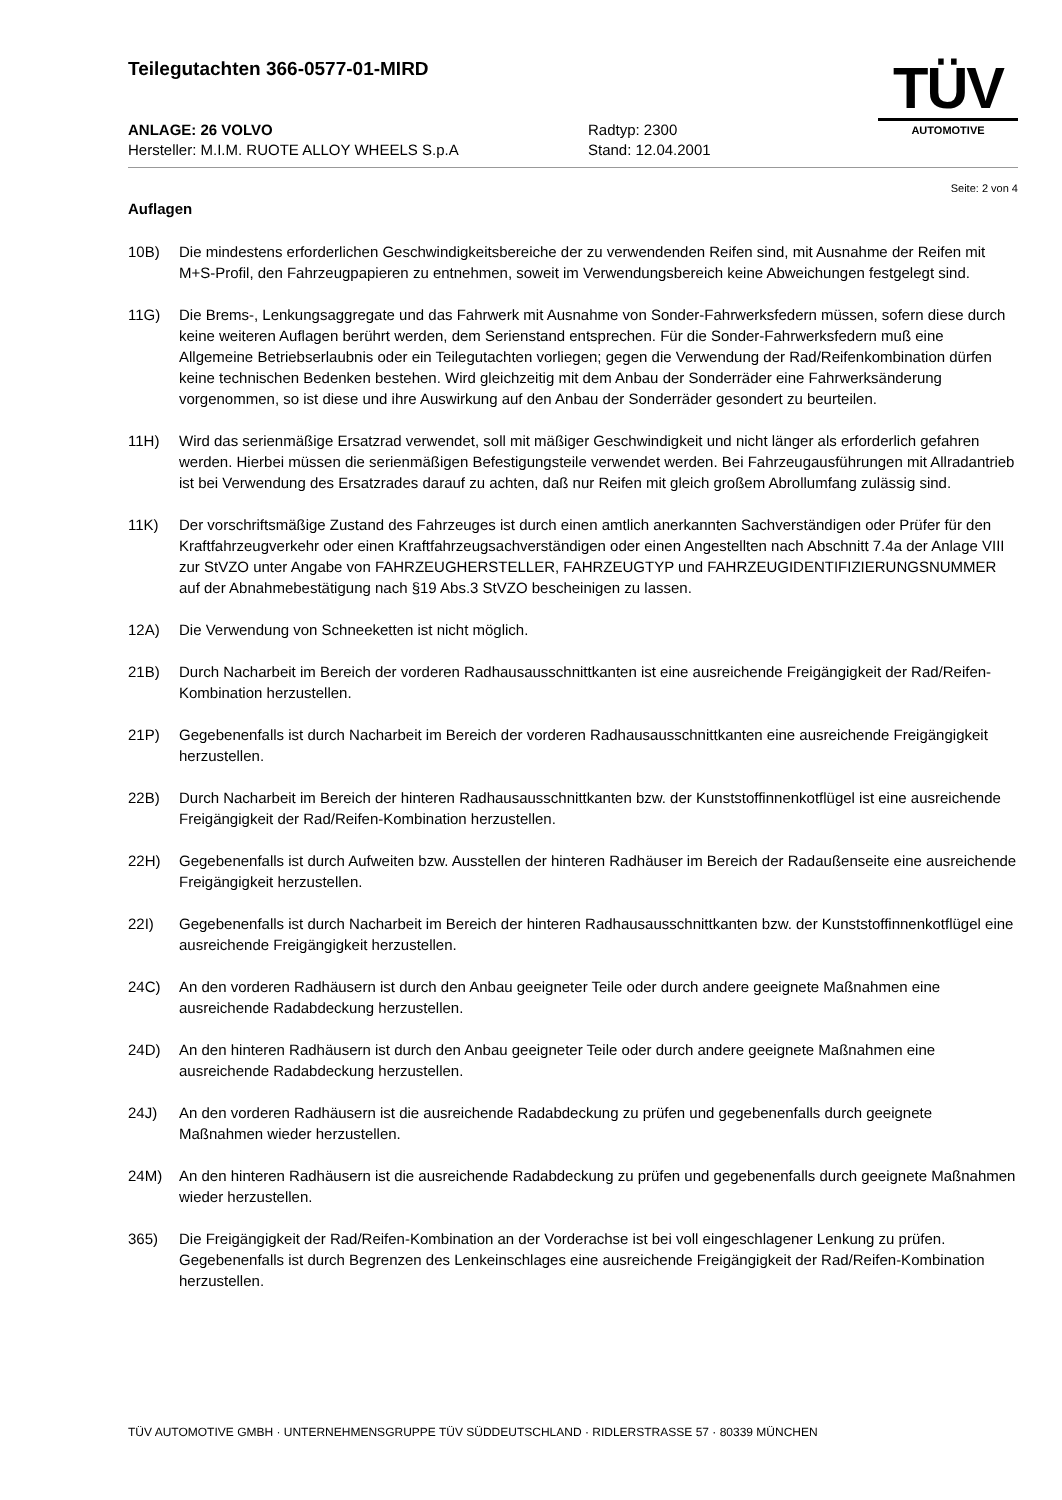Teilegutachten 366-0577-01-MIRD
ANLAGE: 26 VOLVO Radtyp: 2300
Hersteller: M.I.M. RUOTE ALLOY WHEELS S.p.A Stand: 12.04.2001
TÜV
AUTOMOTIVE
Seite: 2 von 4
Auflagen
10B) Die mindestens erforderlichen Geschwindigkeitsbereiche der zu verwendenden Reifen sind, mit Ausnahme der Reifen mit M+S-Profil, den Fahrzeugpapieren zu entnehmen, soweit im Verwendungsbereich keine Abweichungen festgelegt sind.
11G) Die Brems-, Lenkungsaggregate und das Fahrwerk mit Ausnahme von Sonder-Fahrwerksfedern müssen, sofern diese durch keine weiteren Auflagen berührt werden, dem Serienstand entsprechen. Für die Sonder-Fahrwerksfedern muß eine Allgemeine Betriebserlaubnis oder ein Teilegutachten vorliegen; gegen die Verwendung der Rad/Reifenkombination dürfen keine technischen Bedenken bestehen. Wird gleichzeitig mit dem Anbau der Sonderräder eine Fahrwerksänderung vorgenommen, so ist diese und ihre Auswirkung auf den Anbau der Sonderräder gesondert zu beurteilen.
11H) Wird das serienmäßige Ersatzrad verwendet, soll mit mäßiger Geschwindigkeit und nicht länger als erforderlich gefahren werden. Hierbei müssen die serienmäßigen Befestigungsteile verwendet werden. Bei Fahrzeugausführungen mit Allradantrieb ist bei Verwendung des Ersatzrades darauf zu achten, daß nur Reifen mit gleich großem Abrollumfang zulässig sind.
11K) Der vorschriftsmäßige Zustand des Fahrzeuges ist durch einen amtlich anerkannten Sachverständigen oder Prüfer für den Kraftfahrzeugverkehr oder einen Kraftfahrzeugsachverständigen oder einen Angestellten nach Abschnitt 7.4a der Anlage VIII zur StVZO unter Angabe von FAHRZEUGHERSTELLER, FAHRZEUGTYP und FAHRZEUGIDENTIFIZIERUNGSNUMMER auf der Abnahmebestätigung nach §19 Abs.3 StVZO bescheinigen zu lassen.
12A) Die Verwendung von Schneeketten ist nicht möglich.
21B) Durch Nacharbeit im Bereich der vorderen Radhausausschnittkanten ist eine ausreichende Freigängigkeit der Rad/Reifen-Kombination herzustellen.
21P) Gegebenenfalls ist durch Nacharbeit im Bereich der vorderen Radhausausschnittkanten eine ausreichende Freigängigkeit herzustellen.
22B) Durch Nacharbeit im Bereich der hinteren Radhausausschnittkanten bzw. der Kunststoffinnenkotflügel ist eine ausreichende Freigängigkeit der Rad/Reifen-Kombination herzustellen.
22H) Gegebenenfalls ist durch Aufweiten bzw. Ausstellen der hinteren Radhäuser im Bereich der Radaußenseite eine ausreichende Freigängigkeit herzustellen.
22I) Gegebenenfalls ist durch Nacharbeit im Bereich der hinteren Radhausausschnittkanten bzw. der Kunststoffinnenkotflügel eine ausreichende Freigängigkeit herzustellen.
24C) An den vorderen Radhäusern ist durch den Anbau geeigneter Teile oder durch andere geeignete Maßnahmen eine ausreichende Radabdeckung herzustellen.
24D) An den hinteren Radhäusern ist durch den Anbau geeigneter Teile oder durch andere geeignete Maßnahmen eine ausreichende Radabdeckung herzustellen.
24J) An den vorderen Radhäusern ist die ausreichende Radabdeckung zu prüfen und gegebenenfalls durch geeignete Maßnahmen wieder herzustellen.
24M) An den hinteren Radhäusern ist die ausreichende Radabdeckung zu prüfen und gegebenenfalls durch geeignete Maßnahmen wieder herzustellen.
365) Die Freigängigkeit der Rad/Reifen-Kombination an der Vorderachse ist bei voll eingeschlagener Lenkung zu prüfen. Gegebenenfalls ist durch Begrenzen des Lenkeinschlages eine ausreichende Freigängigkeit der Rad/Reifen-Kombination herzustellen.
TÜV AUTOMOTIVE GMBH · UNTERNEHMENSGRUPPE TÜV SÜDDEUTSCHLAND · RIDLERSTRASSE 57 · 80339 MÜNCHEN